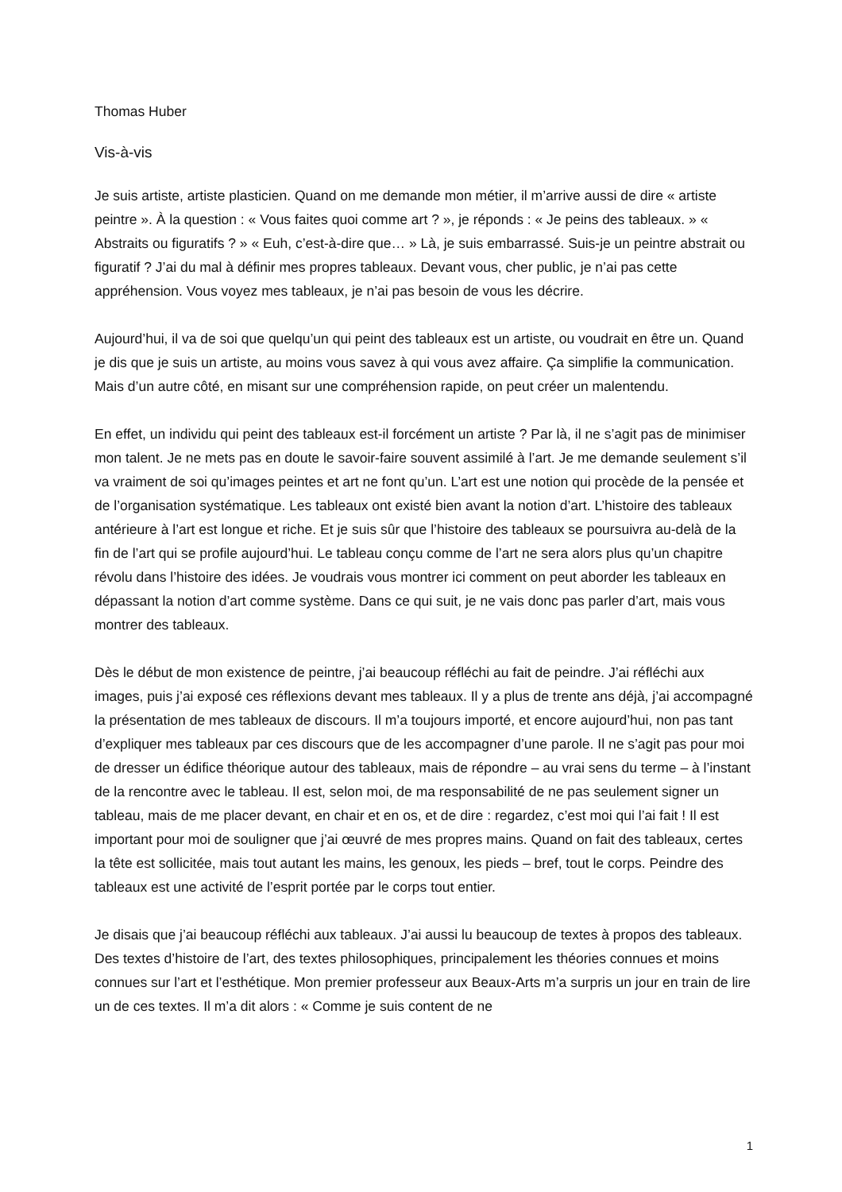Thomas Huber
Vis-à-vis
Je suis artiste, artiste plasticien. Quand on me demande mon métier, il m’arrive aussi de dire « artiste peintre ». À la question : « Vous faites quoi comme art ? », je réponds : « Je peins des tableaux. » « Abstraits ou figuratifs ? » « Euh, c’est-à-dire que… » Là, je suis embarrassé. Suis-je un peintre abstrait ou figuratif ? J’ai du mal à définir mes propres tableaux. Devant vous, cher public, je n’ai pas cette appréhension. Vous voyez mes tableaux, je n’ai pas besoin de vous les décrire.
Aujourd’hui, il va de soi que quelqu’un qui peint des tableaux est un artiste, ou voudrait en être un. Quand je dis que je suis un artiste, au moins vous savez à qui vous avez affaire. Ça simplifie la communication. Mais d’un autre côté, en misant sur une compréhension rapide, on peut créer un malentendu.
En effet, un individu qui peint des tableaux est-il forcément un artiste ? Par là, il ne s’agit pas de minimiser mon talent. Je ne mets pas en doute le savoir-faire souvent assimilé à l’art. Je me demande seulement s’il va vraiment de soi qu’images peintes et art ne font qu’un. L’art est une notion qui procède de la pensée et de l’organisation systématique. Les tableaux ont existé bien avant la notion d’art. L’histoire des tableaux antérieure à l’art est longue et riche. Et je suis sûr que l’histoire des tableaux se poursuivra au-delà de la fin de l’art qui se profile aujourd’hui. Le tableau conçu comme de l’art ne sera alors plus qu’un chapitre révolu dans l’histoire des idées. Je voudrais vous montrer ici comment on peut aborder les tableaux en dépassant la notion d’art comme système. Dans ce qui suit, je ne vais donc pas parler d’art, mais vous montrer des tableaux.
Dès le début de mon existence de peintre, j’ai beaucoup réfléchi au fait de peindre. J’ai réfléchi aux images, puis j’ai exposé ces réflexions devant mes tableaux. Il y a plus de trente ans déjà, j’ai accompagné la présentation de mes tableaux de discours. Il m’a toujours importé, et encore aujourd’hui, non pas tant d’expliquer mes tableaux par ces discours que de les accompagner d’une parole. Il ne s’agit pas pour moi de dresser un édifice théorique autour des tableaux, mais de répondre – au vrai sens du terme – à l’instant de la rencontre avec le tableau. Il est, selon moi, de ma responsabilité de ne pas seulement signer un tableau, mais de me placer devant, en chair et en os, et de dire : regardez, c’est moi qui l’ai fait ! Il est important pour moi de souligner que j’ai œuvré de mes propres mains. Quand on fait des tableaux, certes la tête est sollicitée, mais tout autant les mains, les genoux, les pieds – bref, tout le corps. Peindre des tableaux est une activité de l’esprit portée par le corps tout entier.
Je disais que j’ai beaucoup réfléchi aux tableaux. J’ai aussi lu beaucoup de textes à propos des tableaux. Des textes d’histoire de l’art, des textes philosophiques, principalement les théories connues et moins connues sur l’art et l’esthétique. Mon premier professeur aux Beaux-Arts m’a surpris un jour en train de lire un de ces textes. Il m’a dit alors : « Comme je suis content de ne
1